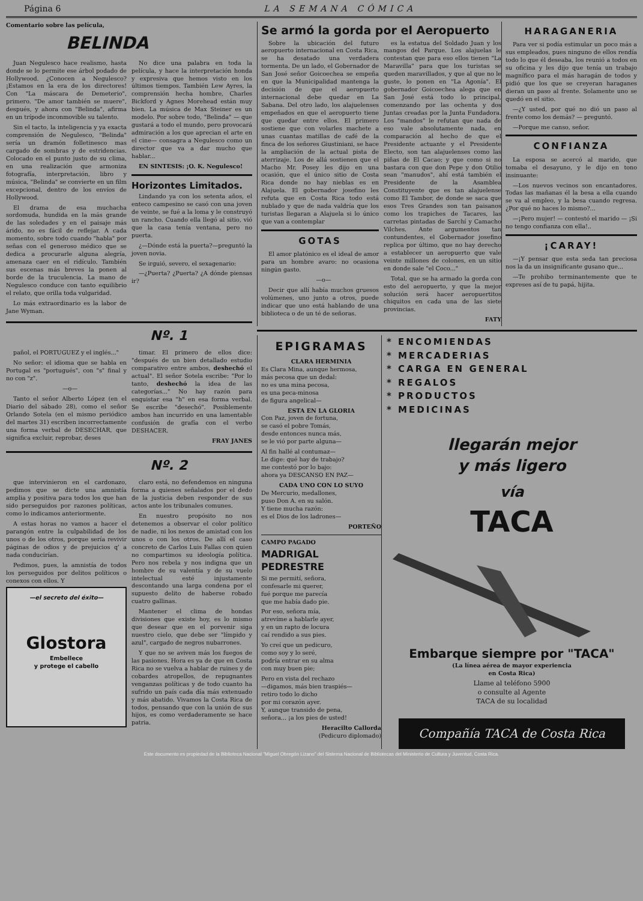Página 6 LA SEMANA CÓMICA
Comentario sobre las película,
BELINDA
Juan Negulesco hace realismo, hasta donde se lo permite ese árbol podado de Hollywood. ¿Conocen a Negulesco? ¡Estamos en la era de los directores! Con "La máscara de Demeterio", primero. "De amor también se muere", después, y ahora con "Belinda", afirma en un trípode inconmovible su talento.
Sin el tacto, la inteligencia y ya exacta comprensión de Negulesco, "Belinda" sería un dramón folletinesco mas cargado de sombras y de estridencias. Colocado en el punto justo de su clima, en una realización que armoniza fotografía, interpretación, libro y música, "Belinda" se convierte en un film excepcional, dentro de los envíos de Hollywood.
El drama de esa muchacha sordomuda, hundida en la más grande de las soledades y en el paisaje más árido, no es fácil de reflejar. A cada momento, sobre todo cuando "habla" por señas con el generoso médico que se dedica a procurarle alguna alegría, amenaza caer en el ridículo. También sus escenas más breves la ponen al borde de la truculencia. La mano de Negulesco conduce con tanto equilibrio el relato, que orilla toda vulgaridad.
Lo más extraordinario es la labor de Jane Wyman.
No dice una palabra en toda la película, y hace la interpretación honda y expresiva que hemos visto en los últimos tiempos. También Lew Ayres, la comprensión hecha hombre, Charles Bickford y Agnes Morehead están muy bien. La música de Max Steiner es un modelo. Por sobre todo, "Belinda" — que gustará a todo el mundo, pero provocará admiración a los que aprecian el arte en el cine— consagra a Negulesco como un director que va a dar mucho que hablar...
EN SINTESIS: ¡O. K. Negulesco!
Horizontes Limitados.
Lindando ya con los setenta años, el enteco campesino se casó con una joven de veinte, se fué a la loma y le construyó un rancho. Cuando ella llegó al sitio, vió que la casa tenía ventana, pero no puerta.
¿—Dónde está la puerta?—preguntó la joven novia.
Se irguió, severo, el sexagenario:
—¿Puerta? ¿Puerta? ¿A dónde piensas ir?
Nº. 1
pañol, el PORTUGUEZ y el inglés..."
No señor: el idioma que se habla en Portugal es "portugués", con "s" final y no con "z".
—o—
Tanto el señor Alberto López (en el Diario del sábado 28), como el señor Orlando Sotela (en el mismo periódico del martes 31) escriben incorrectamente una forma verbal de DESECHAR, que significa excluir, reprobar, deses
timar. El primero de ellos dice: "después de un bien detallado estudio comparativo entre ambos, deshechó el actual". El señor Sotela escribe: "Por lo tanto, deshechó la idea de las categorías..." No hay razón para enquistar esa "h" en esa forma verbal. Se escribe "desechó". Posiblemente ambos han incurrido en una lamentable confusión de grafía con el verbo DESHACER.
FRAY JANES
Nº. 2
que intervinieron en el cardonazo, pedimos que se dicte una amnistía amplia y positiva para todos los que han sido perseguidos por razones políticas, como lo indicamos anteriormente.
A estas horas no vamos a hacer el parangón entre la culpabilidad de los unos o de los otros, porque sería revivir páginas de odios y de prejuicios q' a nada conducirían.
Pedimos, pues, la amnistía de todos los perseguidos por delitos políticos o conexos con ellos. Y
—el secreto del éxito—
Glostora
Embellece
y protege el cabello
claro está, no defendemos en ninguna forma a quienes señalados por el dedo de la justicia deben responder de sus actos ante los tribunales comunes.
En nuestro propósito no nos detenemos a observar el color político de nadie, ni los nexos de amistad con los unos o con los otros. De allí el caso concreto de Carlos Luis Fallas con quien no compartimos su ideología política. Pero nos rebela y nos indigna que un hombre de su valentía y de su vuelo intelectual esté injustamente descontando una larga condena por el supuesto delito de haberse robado cuatro gallinas.
Mantener el clima de hondas divisiones que existe hoy, es lo mismo que desear que en el porvenir siga nuestro cielo, que debe ser "límpido y azul", cargado de negros nubarrones.
Y que no se aviven más los fuegos de las pasiones. Hora es ya de que en Costa Rica no se vuelva a hablar de ruines y de cobardes atropellos, de repugnantes venganzas políticas y de todo cuanto ha sufrido un país cada día más extenuado y más abatido. Vivamos la Costa Rica de todos, pensando que con la unión de sus hijos, es como verdaderamente se hace patria.
Se armó la gorda por el Aeropuerto
Sobre la ubicación del futuro aeropuerto internacional en Costa Rica, se ha desatado una verdadera tormenta. De un lado, el Gobernador de San José señor Goicoechea se empeña en que la Municipalidad mantenga la decisión de que el aeropuerto internacional debe quedar en La Sabana. Del otro lado, los alajuelenses empeñados en que el aeropuerto tiene que quedar entre ellos. El primero sostiene que con volarles machete a unas cuantas matillas de café de la finca de los señores Giustiniani, se hace la ampliación de la actual pista de aterrizaje. Los de allá sostienen que el Macho Mr. Posey les dijo en una ocasión, que el único sitio de Costa Rica donde no hay nieblas es en Alajuela. El gobernador josefino les refuta que en Costa Rica todo está nublado y que de nada valdría que los turistas llegaran a Alajuela si lo único que van a contemplar
GOTAS
El amor platónico es el ideal de amor para un hombre avaro: no ocasiona ningún gasto.
—o—
Decir que allí había muchos gruesos volúmenes, uno junto a otros, puede indicar que uno está hablando de una biblioteca o de un té de señoras.
es la estatua del Soldado Juan y los mangos del Parque. Los alajuelas le contestan que para eso ellos tienen "La Maravilla" para que los turistas se queden maravillados, y que al que no le guste, lo ponen en "La Agonía". El gobernador Goicoechea alega que en San José está todo lo principal, comenzando por las ochenta y dos Juntas creadas por la Junta Fundadora. Los "mandos" le refutan que nada de eso vale absolutamente nada, en comparación al hecho de que el Presidente actuante y el Presidente Electo, son tan alajuelenses como las piñas de El Cacao; y que como si no bastara con que don Pepe y don Otilio sean "manudos", ahí está también el Presidente de la Asamblea Constituyente que es tan alajuelense como El Tambor, de donde se saca que esos Tres Grandes son tan paisanos como los trapiches de Tacares, las carretas pintadas de Sarchí y Camacho Vilches. Ante argumentos tan contundentes, el Gobernador josefino replica por último, que no hay derecho a establecer un aeropuerto que vale veinte millones de colones, en un sitio en donde sale "el Coco..."
Total, que se ha armado la gorda con esto del aeropuerto, y que la mejor solución será hacer aeropuertitos chiquitos en cada una de las siete provincias.
FATY
HARAGANERIA
Para ver si podía estimular un poco más a sus empleados, pues ninguno de ellos rendía todo lo que él deseaba, los reunió a todos en su oficina y les dijo que tenía un trabajo magnífico para el más haragán de todos y pidió que los que se creyeran haraganes dieran un paso al frente. Solamente uno se quedó en el sitio.
—¿Y usted, por qué no dió un paso al frente como los demás? — preguntó.
—Porque me canso, señor.
CONFIANZA
La esposa se acercó al marido, que tomaba el desayuno, y le dijo en tono insinuante:
—Los nuevos vecinos son encantadores. Todas las mañanas él la besa a ella cuando se va al empleo, y la besa cuando regresa. ¿Por qué no haces lo mismo?...
—¡Pero mujer! — contestó el marido — ¡Si no tengo confianza con ella!..
¡CARAY!
—¡Y pensar que esta seda tan preciosa nos la da un insignificante gusano que...
—Te prohibo terminantemente que te expreses así de tu papá, hijita.
EPIGRAMAS
CLARA HERMINIA
Es Clara Mina, aunque hermosa,
más pecosa que un dedal:
no es una mina pecosa,
es una peca-minosa
de figura angelical—
ESTA EN LA GLORIA
Con Paz, joven de fortuna,
se casó el pobre Tomás,
desde entonces nunca más,
se le vió por parte alguna—
Al fin hallé al contumaz—
Le dige: qué hay de trabajo?
me contestó por lo bajo:
ahora ya DESCANSO EN PAZ—
CADA UNO CON LO SUYO
De Mercurio, medallones,
puso Don A. en su salón.
Y tiene mucha razón:
es el Dios de los ladrones—
PORTEÑO
CAMPO PAGADO
MADRIGAL PEDRESTRE
Si me permití, señora,
confesarle mi querer,
fué porque me parecía
que me había dado pie.
Por eso, señora mía,
atrevíme a hablarle ayer,
y en un rapto de locura
caí rendido a sus pies.
Yo creí que un pedicuro,
como soy y lo seré,
podría entrar en su alma
con muy buen pie;
Pero en vista del rechazo
—digamos, más bien traspiés—
retiro todo lo dicho
por mi corazón ayer.
Y, aunque transido de pena,
señora... ¡a los pies de usted!
Heracilto Callorda
(Pedicuro diplomado)
* ENCOMIENDAS
* MERCADERIAS
* CARGA EN GENERAL
* REGALOS
* PRODUCTOS
* MEDICINAS
llegarán mejor
y más ligero
vía
TACA
Embarque siempre por "TACA"
(La línea aérea de mayor experiencia
en Costa Rica)
Llame al teléfono 5900
o consulte al Agente
TACA de su localidad
Compañía TACA de Costa Rica
Este documento es propiedad de la Biblioteca Nacional "Miguel Obregón Lizano" del Sistema Nacional de Bibliotecas del Ministerio de Cultura y Juventud, Costa Rica.